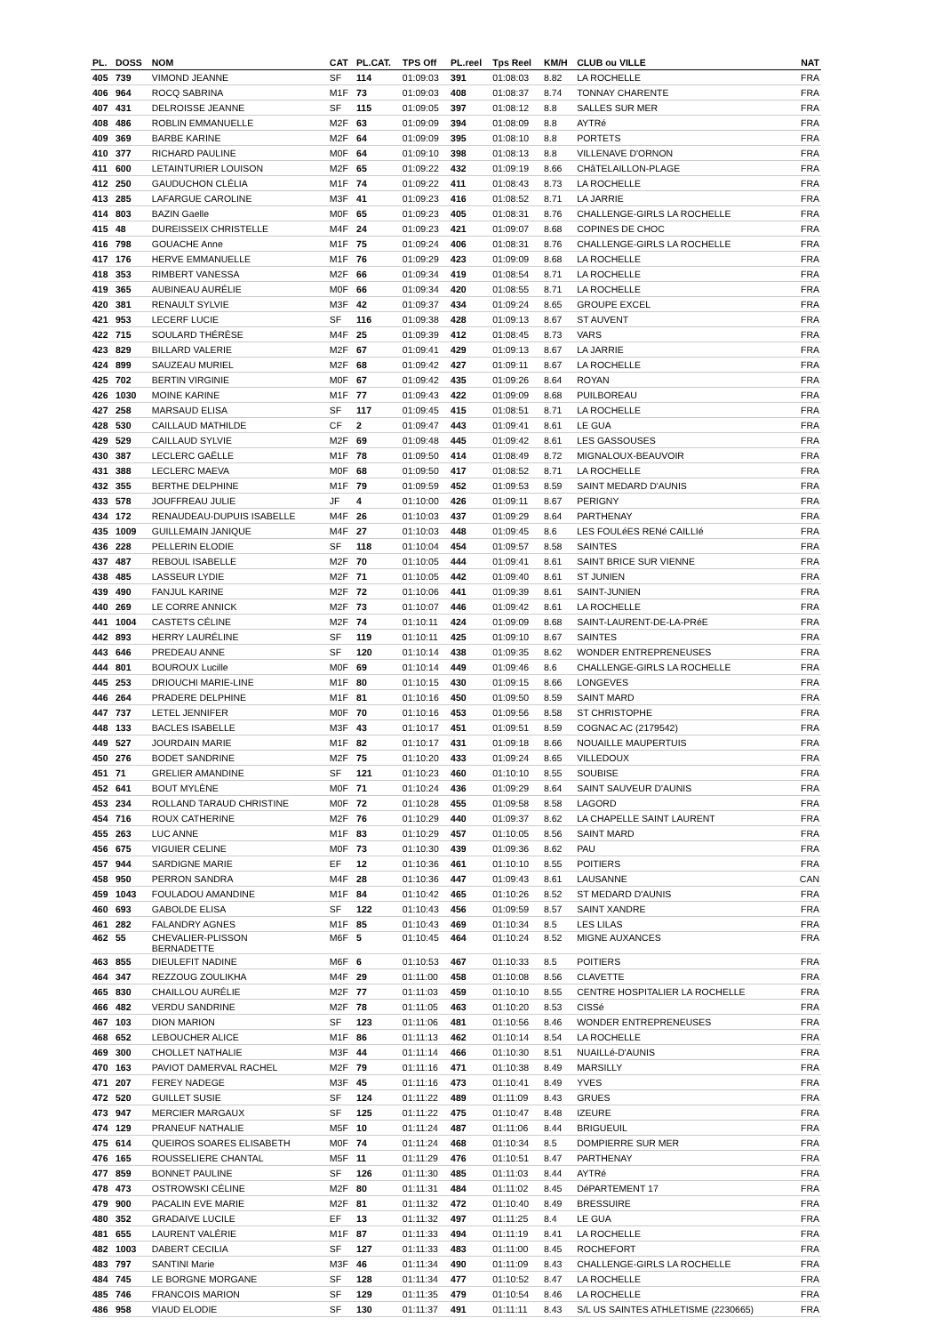| PL. | DOSS | NOM | CAT | PL.CAT. | TPS Off | PL.reel | Tps Reel | KM/H | CLUB ou VILLE | NAT |
| --- | --- | --- | --- | --- | --- | --- | --- | --- | --- | --- |
| 405 | 739 | VIMOND JEANNE | SF | 114 | 01:09:03 | 391 | 01:08:03 | 8.82 | LA ROCHELLE | FRA |
| 406 | 964 | ROCQ SABRINA | M1F | 73 | 01:09:03 | 408 | 01:08:37 | 8.74 | TONNAY CHARENTE | FRA |
| 407 | 431 | DELROISSE JEANNE | SF | 115 | 01:09:05 | 397 | 01:08:12 | 8.8 | SALLES SUR MER | FRA |
| 408 | 486 | ROBLIN EMMANUELLE | M2F | 63 | 01:09:09 | 394 | 01:08:09 | 8.8 | AYTRé | FRA |
| 409 | 369 | BARBE KARINE | M2F | 64 | 01:09:09 | 395 | 01:08:10 | 8.8 | PORTETS | FRA |
| 410 | 377 | RICHARD PAULINE | M0F | 64 | 01:09:10 | 398 | 01:08:13 | 8.8 | VILLENAVE D'ORNON | FRA |
| 411 | 600 | LETAINTURIER LOUISON | M2F | 65 | 01:09:22 | 432 | 01:09:19 | 8.66 | CHâTELAILLON-PLAGE | FRA |
| 412 | 250 | GAUDUCHON CLÉLIA | M1F | 74 | 01:09:22 | 411 | 01:08:43 | 8.73 | LA ROCHELLE | FRA |
| 413 | 285 | LAFARGUE CAROLINE | M3F | 41 | 01:09:23 | 416 | 01:08:52 | 8.71 | LA JARRIE | FRA |
| 414 | 803 | BAZIN Gaelle | M0F | 65 | 01:09:23 | 405 | 01:08:31 | 8.76 | CHALLENGE-GIRLS LA ROCHELLE | FRA |
| 415 | 48 | DUREISSEIX CHRISTELLE | M4F | 24 | 01:09:23 | 421 | 01:09:07 | 8.68 | COPINES DE CHOC | FRA |
| 416 | 798 | GOUACHE Anne | M1F | 75 | 01:09:24 | 406 | 01:08:31 | 8.76 | CHALLENGE-GIRLS LA ROCHELLE | FRA |
| 417 | 176 | HERVE EMMANUELLE | M1F | 76 | 01:09:29 | 423 | 01:09:09 | 8.68 | LA ROCHELLE | FRA |
| 418 | 353 | RIMBERT VANESSA | M2F | 66 | 01:09:34 | 419 | 01:08:54 | 8.71 | LA ROCHELLE | FRA |
| 419 | 365 | AUBINEAU AURÉLIE | M0F | 66 | 01:09:34 | 420 | 01:08:55 | 8.71 | LA ROCHELLE | FRA |
| 420 | 381 | RENAULT SYLVIE | M3F | 42 | 01:09:37 | 434 | 01:09:24 | 8.65 | GROUPE EXCEL | FRA |
| 421 | 953 | LECERF LUCIE | SF | 116 | 01:09:38 | 428 | 01:09:13 | 8.67 | ST AUVENT | FRA |
| 422 | 715 | SOULARD THÉRÈSE | M4F | 25 | 01:09:39 | 412 | 01:08:45 | 8.73 | VARS | FRA |
| 423 | 829 | BILLARD VALERIE | M2F | 67 | 01:09:41 | 429 | 01:09:13 | 8.67 | LA JARRIE | FRA |
| 424 | 899 | SAUZEAU MURIEL | M2F | 68 | 01:09:42 | 427 | 01:09:11 | 8.67 | LA ROCHELLE | FRA |
| 425 | 702 | BERTIN VIRGINIE | M0F | 67 | 01:09:42 | 435 | 01:09:26 | 8.64 | ROYAN | FRA |
| 426 | 1030 | MOINE KARINE | M1F | 77 | 01:09:43 | 422 | 01:09:09 | 8.68 | PUILBOREAU | FRA |
| 427 | 258 | MARSAUD ELISA | SF | 117 | 01:09:45 | 415 | 01:08:51 | 8.71 | LA ROCHELLE | FRA |
| 428 | 530 | CAILLAUD MATHILDE | CF | 2 | 01:09:47 | 443 | 01:09:41 | 8.61 | LE GUA | FRA |
| 429 | 529 | CAILLAUD SYLVIE | M2F | 69 | 01:09:48 | 445 | 01:09:42 | 8.61 | LES GASSOUSES | FRA |
| 430 | 387 | LECLERC GAËLLE | M1F | 78 | 01:09:50 | 414 | 01:08:49 | 8.72 | MIGNALOUX-BEAUVOIR | FRA |
| 431 | 388 | LECLERC MAEVA | M0F | 68 | 01:09:50 | 417 | 01:08:52 | 8.71 | LA ROCHELLE | FRA |
| 432 | 355 | BERTHE DELPHINE | M1F | 79 | 01:09:59 | 452 | 01:09:53 | 8.59 | SAINT MEDARD D'AUNIS | FRA |
| 433 | 578 | JOUFFREAU JULIE | JF | 4 | 01:10:00 | 426 | 01:09:11 | 8.67 | PERIGNY | FRA |
| 434 | 172 | RENAUDEAU-DUPUIS ISABELLE | M4F | 26 | 01:10:03 | 437 | 01:09:29 | 8.64 | PARTHENAY | FRA |
| 435 | 1009 | GUILLEMAIN JANIQUE | M4F | 27 | 01:10:03 | 448 | 01:09:45 | 8.6 | LES FOULéES RENé CAILLIé | FRA |
| 436 | 228 | PELLERIN ELODIE | SF | 118 | 01:10:04 | 454 | 01:09:57 | 8.58 | SAINTES | FRA |
| 437 | 487 | REBOUL ISABELLE | M2F | 70 | 01:10:05 | 444 | 01:09:41 | 8.61 | SAINT BRICE SUR VIENNE | FRA |
| 438 | 485 | LASSEUR LYDIE | M2F | 71 | 01:10:05 | 442 | 01:09:40 | 8.61 | ST JUNIEN | FRA |
| 439 | 490 | FANJUL KARINE | M2F | 72 | 01:10:06 | 441 | 01:09:39 | 8.61 | SAINT-JUNIEN | FRA |
| 440 | 269 | LE CORRE ANNICK | M2F | 73 | 01:10:07 | 446 | 01:09:42 | 8.61 | LA ROCHELLE | FRA |
| 441 | 1004 | CASTETS CÉLINE | M2F | 74 | 01:10:11 | 424 | 01:09:09 | 8.68 | SAINT-LAURENT-DE-LA-PRéE | FRA |
| 442 | 893 | HERRY LAURÉLINE | SF | 119 | 01:10:11 | 425 | 01:09:10 | 8.67 | SAINTES | FRA |
| 443 | 646 | PREDEAU ANNE | SF | 120 | 01:10:14 | 438 | 01:09:35 | 8.62 | WONDER ENTREPRENEUSES | FRA |
| 444 | 801 | BOUROUX Lucille | M0F | 69 | 01:10:14 | 449 | 01:09:46 | 8.6 | CHALLENGE-GIRLS LA ROCHELLE | FRA |
| 445 | 253 | DRIOUCHI MARIE-LINE | M1F | 80 | 01:10:15 | 430 | 01:09:15 | 8.66 | LONGEVES | FRA |
| 446 | 264 | PRADERE DELPHINE | M1F | 81 | 01:10:16 | 450 | 01:09:50 | 8.59 | SAINT MARD | FRA |
| 447 | 737 | LETEL JENNIFER | M0F | 70 | 01:10:16 | 453 | 01:09:56 | 8.58 | ST CHRISTOPHE | FRA |
| 448 | 133 | BACLES ISABELLE | M3F | 43 | 01:10:17 | 451 | 01:09:51 | 8.59 | COGNAC AC (2179542) | FRA |
| 449 | 527 | JOURDAIN MARIE | M1F | 82 | 01:10:17 | 431 | 01:09:18 | 8.66 | NOUAILLE MAUPERTUIS | FRA |
| 450 | 276 | BODET SANDRINE | M2F | 75 | 01:10:20 | 433 | 01:09:24 | 8.65 | VILLEDOUX | FRA |
| 451 | 71 | GRELIER AMANDINE | SF | 121 | 01:10:23 | 460 | 01:10:10 | 8.55 | SOUBISE | FRA |
| 452 | 641 | BOUT MYLÈNE | M0F | 71 | 01:10:24 | 436 | 01:09:29 | 8.64 | SAINT SAUVEUR D'AUNIS | FRA |
| 453 | 234 | ROLLAND TARAUD CHRISTINE | M0F | 72 | 01:10:28 | 455 | 01:09:58 | 8.58 | LAGORD | FRA |
| 454 | 716 | ROUX CATHERINE | M2F | 76 | 01:10:29 | 440 | 01:09:37 | 8.62 | LA CHAPELLE SAINT LAURENT | FRA |
| 455 | 263 | LUC ANNE | M1F | 83 | 01:10:29 | 457 | 01:10:05 | 8.56 | SAINT MARD | FRA |
| 456 | 675 | VIGUIER CELINE | M0F | 73 | 01:10:30 | 439 | 01:09:36 | 8.62 | PAU | FRA |
| 457 | 944 | SARDIGNE MARIE | EF | 12 | 01:10:36 | 461 | 01:10:10 | 8.55 | POITIERS | FRA |
| 458 | 950 | PERRON SANDRA | M4F | 28 | 01:10:36 | 447 | 01:09:43 | 8.61 | LAUSANNE | CAN |
| 459 | 1043 | FOULADOU AMANDINE | M1F | 84 | 01:10:42 | 465 | 01:10:26 | 8.52 | ST MEDARD D'AUNIS | FRA |
| 460 | 693 | GABOLDE ELISA | SF | 122 | 01:10:43 | 456 | 01:09:59 | 8.57 | SAINT XANDRE | FRA |
| 461 | 282 | FALANDRY AGNES | M1F | 85 | 01:10:43 | 469 | 01:10:34 | 8.5 | LES LILAS | FRA |
| 462 | 55 | CHEVALIER-PLISSON BERNADETTE | M6F | 5 | 01:10:45 | 464 | 01:10:24 | 8.52 | MIGNE AUXANCES | FRA |
| 463 | 855 | DIEULEFIT NADINE | M6F | 6 | 01:10:53 | 467 | 01:10:33 | 8.5 | POITIERS | FRA |
| 464 | 347 | REZZOUG ZOULIKHA | M4F | 29 | 01:11:00 | 458 | 01:10:08 | 8.56 | CLAVETTE | FRA |
| 465 | 830 | CHAILLOU AURÉLIE | M2F | 77 | 01:11:03 | 459 | 01:10:10 | 8.55 | CENTRE HOSPITALIER LA ROCHELLE | FRA |
| 466 | 482 | VERDU SANDRINE | M2F | 78 | 01:11:05 | 463 | 01:10:20 | 8.53 | CISSé | FRA |
| 467 | 103 | DION MARION | SF | 123 | 01:11:06 | 481 | 01:10:56 | 8.46 | WONDER ENTREPRENEUSES | FRA |
| 468 | 652 | LEBOUCHER ALICE | M1F | 86 | 01:11:13 | 462 | 01:10:14 | 8.54 | LA ROCHELLE | FRA |
| 469 | 300 | CHOLLET NATHALIE | M3F | 44 | 01:11:14 | 466 | 01:10:30 | 8.51 | NUAILLé-D'AUNIS | FRA |
| 470 | 163 | PAVIOT DAMERVAL RACHEL | M2F | 79 | 01:11:16 | 471 | 01:10:38 | 8.49 | MARSILLY | FRA |
| 471 | 207 | FEREY NADEGE | M3F | 45 | 01:11:16 | 473 | 01:10:41 | 8.49 | YVES | FRA |
| 472 | 520 | GUILLET SUSIE | SF | 124 | 01:11:22 | 489 | 01:11:09 | 8.43 | GRUES | FRA |
| 473 | 947 | MERCIER MARGAUX | SF | 125 | 01:11:22 | 475 | 01:10:47 | 8.48 | IZEURE | FRA |
| 474 | 129 | PRANEUF NATHALIE | M5F | 10 | 01:11:24 | 487 | 01:11:06 | 8.44 | BRIGUEUIL | FRA |
| 475 | 614 | QUEIROS SOARES ELISABETH | M0F | 74 | 01:11:24 | 468 | 01:10:34 | 8.5 | DOMPIERRE SUR MER | FRA |
| 476 | 165 | ROUSSELIERE CHANTAL | M5F | 11 | 01:11:29 | 476 | 01:10:51 | 8.47 | PARTHENAY | FRA |
| 477 | 859 | BONNET PAULINE | SF | 126 | 01:11:30 | 485 | 01:11:03 | 8.44 | AYTRé | FRA |
| 478 | 473 | OSTROWSKI CÉLINE | M2F | 80 | 01:11:31 | 484 | 01:11:02 | 8.45 | DéPARTEMENT 17 | FRA |
| 479 | 900 | PACALIN EVE MARIE | M2F | 81 | 01:11:32 | 472 | 01:10:40 | 8.49 | BRESSUIRE | FRA |
| 480 | 352 | GRADAIVE LUCILE | EF | 13 | 01:11:32 | 497 | 01:11:25 | 8.4 | LE GUA | FRA |
| 481 | 655 | LAURENT VALÉRIE | M1F | 87 | 01:11:33 | 494 | 01:11:19 | 8.41 | LA ROCHELLE | FRA |
| 482 | 1003 | DABERT CECILIA | SF | 127 | 01:11:33 | 483 | 01:11:00 | 8.45 | ROCHEFORT | FRA |
| 483 | 797 | SANTINI Marie | M3F | 46 | 01:11:34 | 490 | 01:11:09 | 8.43 | CHALLENGE-GIRLS LA ROCHELLE | FRA |
| 484 | 745 | LE BORGNE MORGANE | SF | 128 | 01:11:34 | 477 | 01:10:52 | 8.47 | LA ROCHELLE | FRA |
| 485 | 746 | FRANCOIS MARION | SF | 129 | 01:11:35 | 479 | 01:10:54 | 8.46 | LA ROCHELLE | FRA |
| 486 | 958 | VIAUD ELODIE | SF | 130 | 01:11:37 | 491 | 01:11:11 | 8.43 | S/L US SAINTES ATHLETISME (2230665) | FRA |